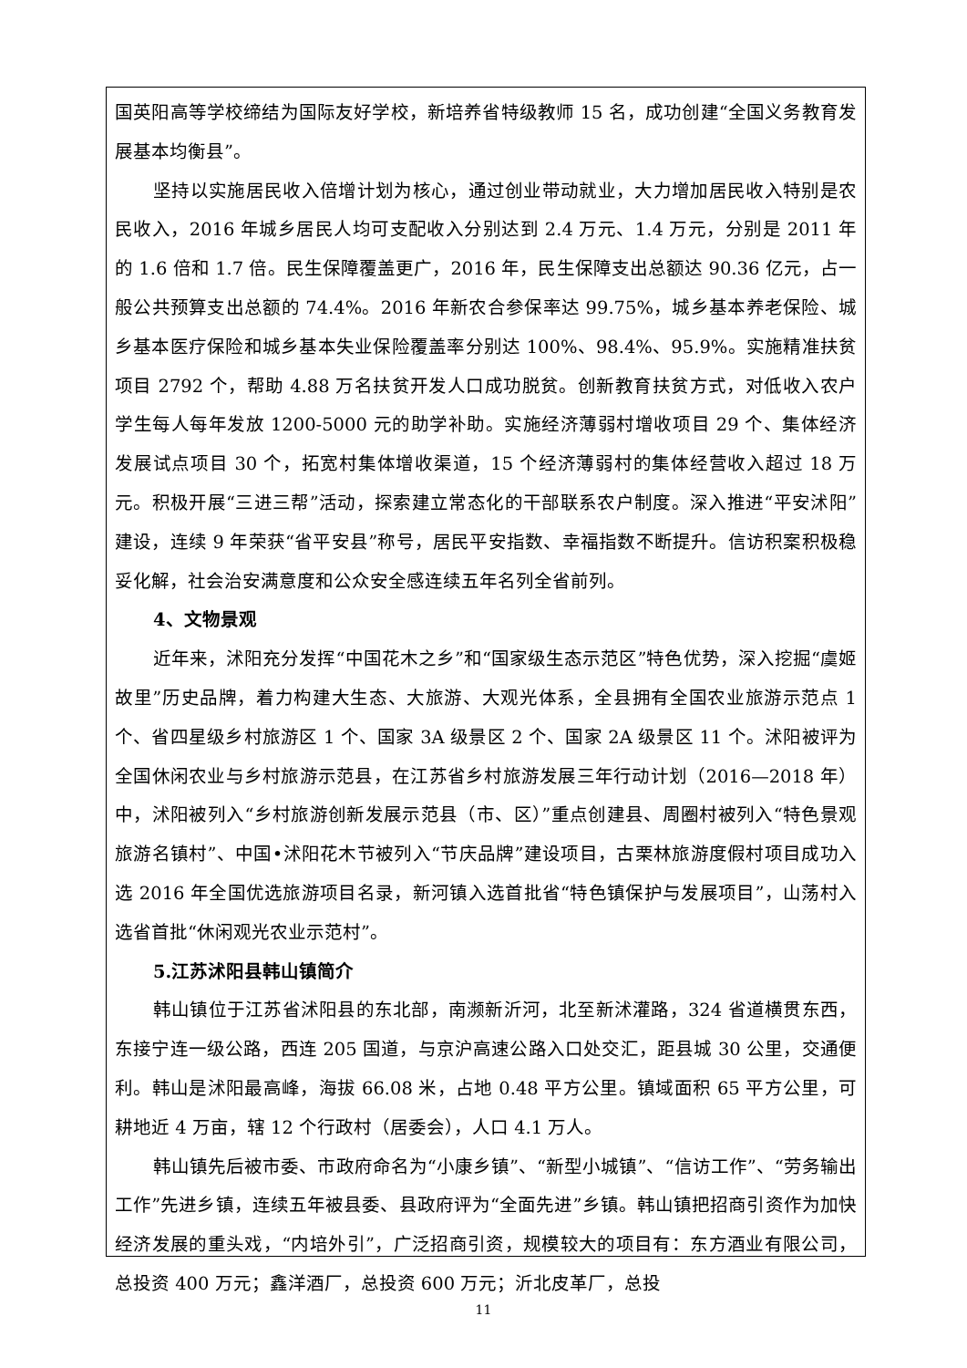国英阳高等学校缔结为国际友好学校，新培养省特级教师 15 名，成功创建“全国义务教育发展基本均衡县”。
坚持以实施居民收入倍增计划为核心，通过创业带动就业，大力增加居民收入特别是农民收入，2016 年城乡居民人均可支配收入分别达到 2.4 万元、1.4 万元，分别是 2011 年的 1.6 倍和 1.7 倍。民生保障覆盖更广，2016 年，民生保障支出总额达 90.36 亿元，占一般公共预算支出总额的 74.4%。2016 年新农合参保率达 99.75%，城乡基本养老保险、城乡基本医疗保险和城乡基本失业保险覆盖率分别达 100%、98.4%、95.9%。实施精准扶贫项目 2792 个，帮助 4.88 万名扶贫开发人口成功脱贫。创新教育扶贫方式，对低收入农户学生每人每年发放 1200-5000 元的助学补助。实施经济薄弱村增收项目 29 个、集体经济发展试点项目 30 个，拓宽村集体增收渠道，15 个经济薄弱村的集体经营收入超过 18 万元。积极开展“三进三帮”活动，探索建立常态化的干部联系农户制度。深入推进“平安沭阳”建设，连续 9 年荣获“省平安县”称号，居民平安指数、幸福指数不断提升。信访积案积极稳妥化解，社会治安满意度和公众安全感连续五年名列全省前列。
4、文物景观
近年来，沭阳充分发挥“中国花木之乡”和“国家级生态示范区”特色优势，深入挖掘“虞姬故里”历史品牌，着力构建大生态、大旅游、大观光体系，全县拥有全国农业旅游示范点 1 个、省四星级乡村旅游区 1 个、国家 3A 级景区 2 个、国家 2A 级景区 11 个。沭阳被评为全国休闲农业与乡村旅游示范县，在江苏省乡村旅游发展三年行动计划（2016—2018 年）中，沭阳被列入“乡村旅游创新发展示范县（市、区）”重点创建县、周圈村被列入“特色景观旅游名镇村”、中国•沭阳花木节被列入“节庆品牌”建设项目，古栗林旅游度假村项目成功入选 2016 年全国优选旅游项目名录，新河镇入选首批省“特色镇保护与发展项目”，山荡村入选省首批“休闲观光农业示范村”。
5.江苏沭阳县韩山镇简介
韩山镇位于江苏省沭阳县的东北部，南濒新沂河，北至新沭灌路，324 省道横贯东西，东接宁连一级公路，西连 205 国道，与京沪高速公路入口处交汇，距县城 30 公里，交通便利。韩山是沭阳最高峰，海拔 66.08 米，占地 0.48 平方公里。镇域面积 65 平方公里，可耕地近 4 万亩，辖 12 个行政村（居委会），人口 4.1 万人。
韩山镇先后被市委、市政府命名为“小康乡镇”、“新型小城镇”、“信访工作”、“劳务输出工作”先进乡镇，连续五年被县委、县政府评为“全面先进”乡镇。韩山镇把招商引资作为加快经济发展的重头戏，“内培外引”，广泛招商引资，规模较大的项目有：东方酒业有限公司，总投资 400 万元；鑫洋酒厂，总投资 600 万元；沂北皮革厂，总投
11